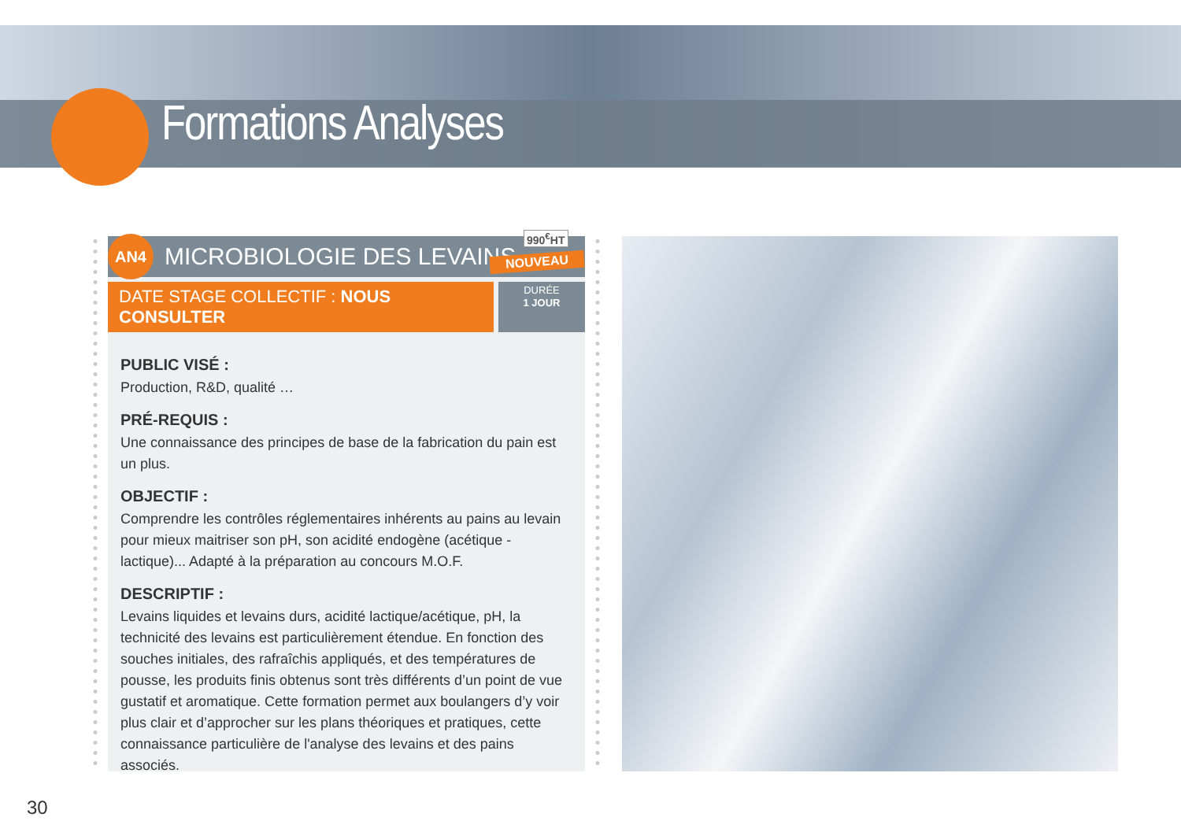Formations Analyses
AN4
MICROBIOLOGIE DES LEVAINS
DATE STAGE COLLECTIF : NOUS CONSULTER
DURÉE
1 JOUR
PUBLIC VISÉ :
Production, R&D, qualité …
PRÉ-REQUIS :
Une connaissance des principes de base de la fabrication du pain est un plus.
OBJECTIF :
Comprendre les contrôles réglementaires inhérents au pains au levain pour mieux maitriser son pH, son acidité endogène (acétique - lactique)... Adapté à la préparation au concours M.O.F.
DESCRIPTIF :
Levains liquides et levains durs, acidité lactique/acétique, pH, la technicité des levains est particulièrement étendue. En fonction des souches initiales, des rafraîchis appliqués, et des températures de pousse, les produits finis obtenus sont très différents d’un point de vue gustatif et aromatique. Cette formation permet aux boulangers d’y voir plus clair et d’approcher sur les plans théoriques et pratiques, cette connaissance particulière de l'analyse des levains et des pains associés.
990<sup>€</sup>HT
NOUVEAU
30